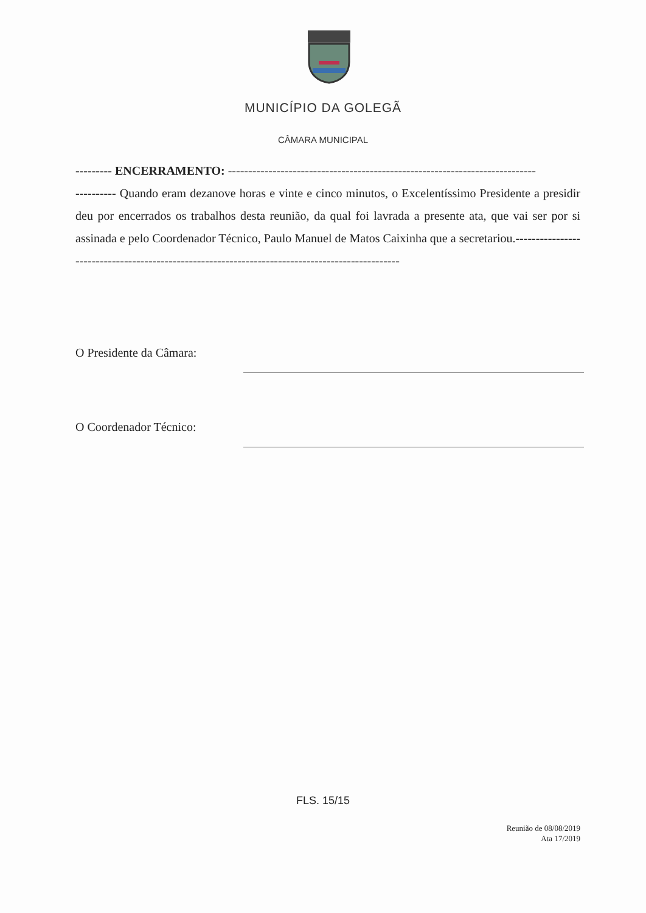MUNICÍPIO DA GOLEGÃ
CÂMARA MUNICIPAL
--------- ENCERRAMENTO: ----------------------------------------------------------------------------
---------- Quando eram dezanove horas e vinte e cinco minutos, o Excelentíssimo Presidente a presidir deu por encerrados os trabalhos desta reunião, da qual foi lavrada a presente ata, que vai ser por si assinada e pelo Coordenador Técnico, Paulo Manuel de Matos Caixinha que a secretariou.------------------------------------------------------------------------------------------------
O Presidente da Câmara:
O Coordenador Técnico:
FLS. 15/15
Reunião de 08/08/2019
Ata 17/2019